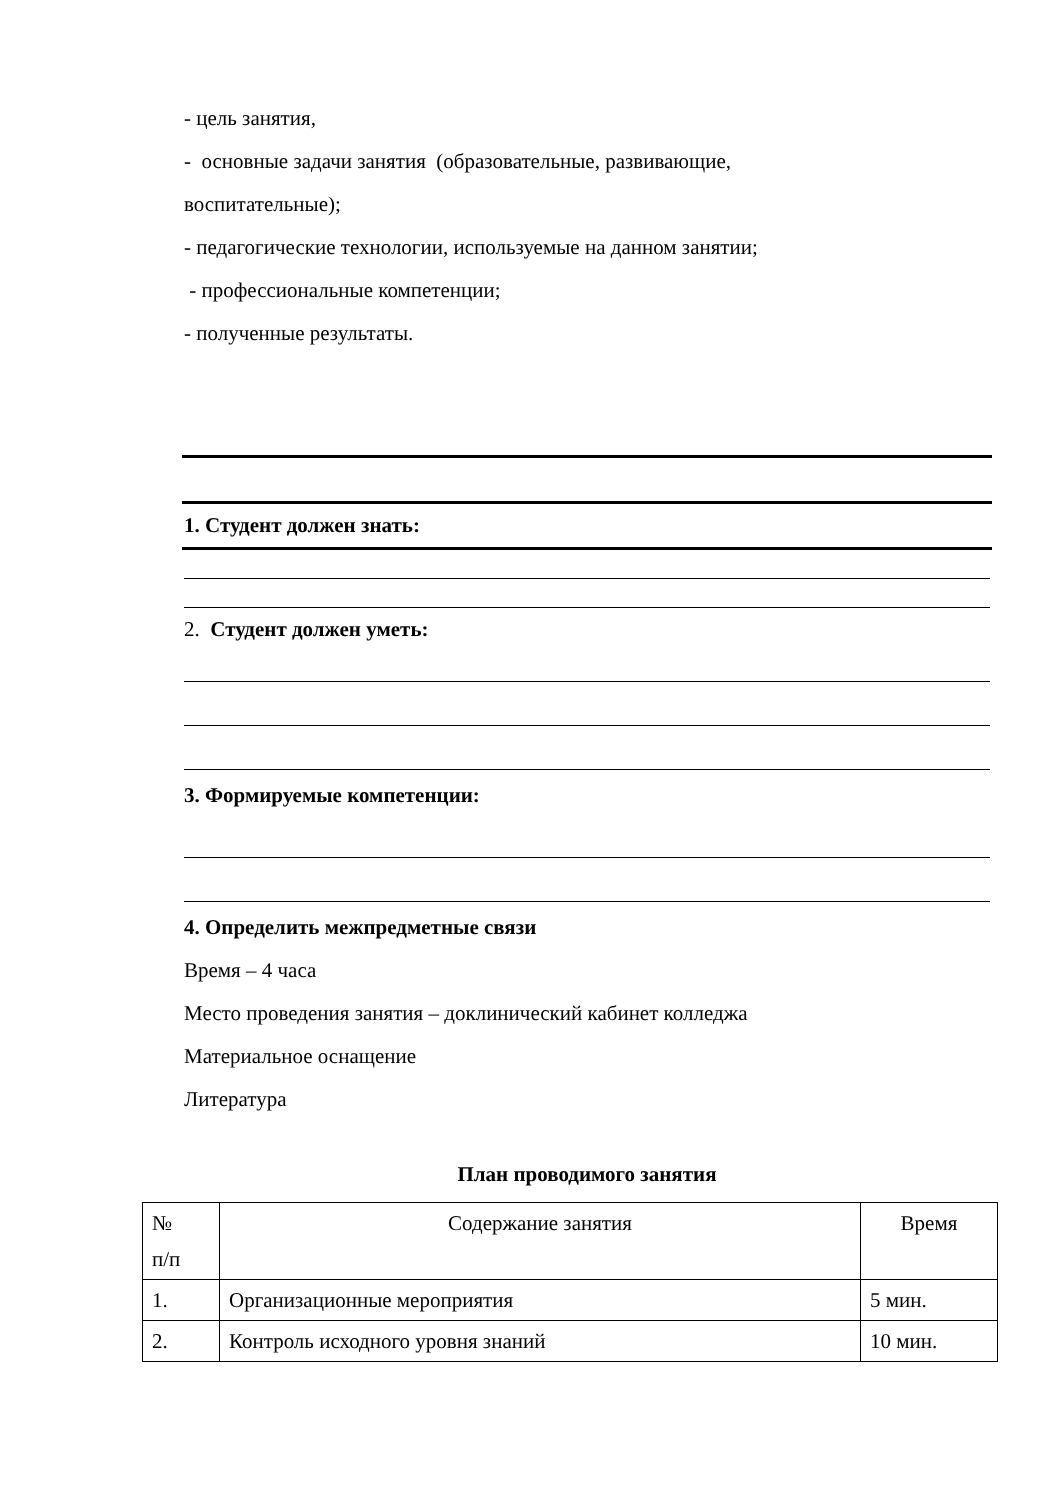- цель занятия,
- основные задачи занятия (образовательные, развивающие,
воспитательные);
- педагогические технологии, используемые на данном занятии;
- профессиональные компетенции;
- полученные результаты.
1. Студент должен знать:
2. Студент должен уметь:
3. Формируемые компетенции:
4. Определить межпредметные связи
Время – 4 часа
Место проведения занятия – доклинический кабинет колледжа
Материальное оснащение
Литература
План проводимого занятия
| № п/п | Содержание занятия | Время |
| 1. | Организационные мероприятия | 5 мин. |
| 2. | Контроль исходного уровня знаний | 10 мин. |